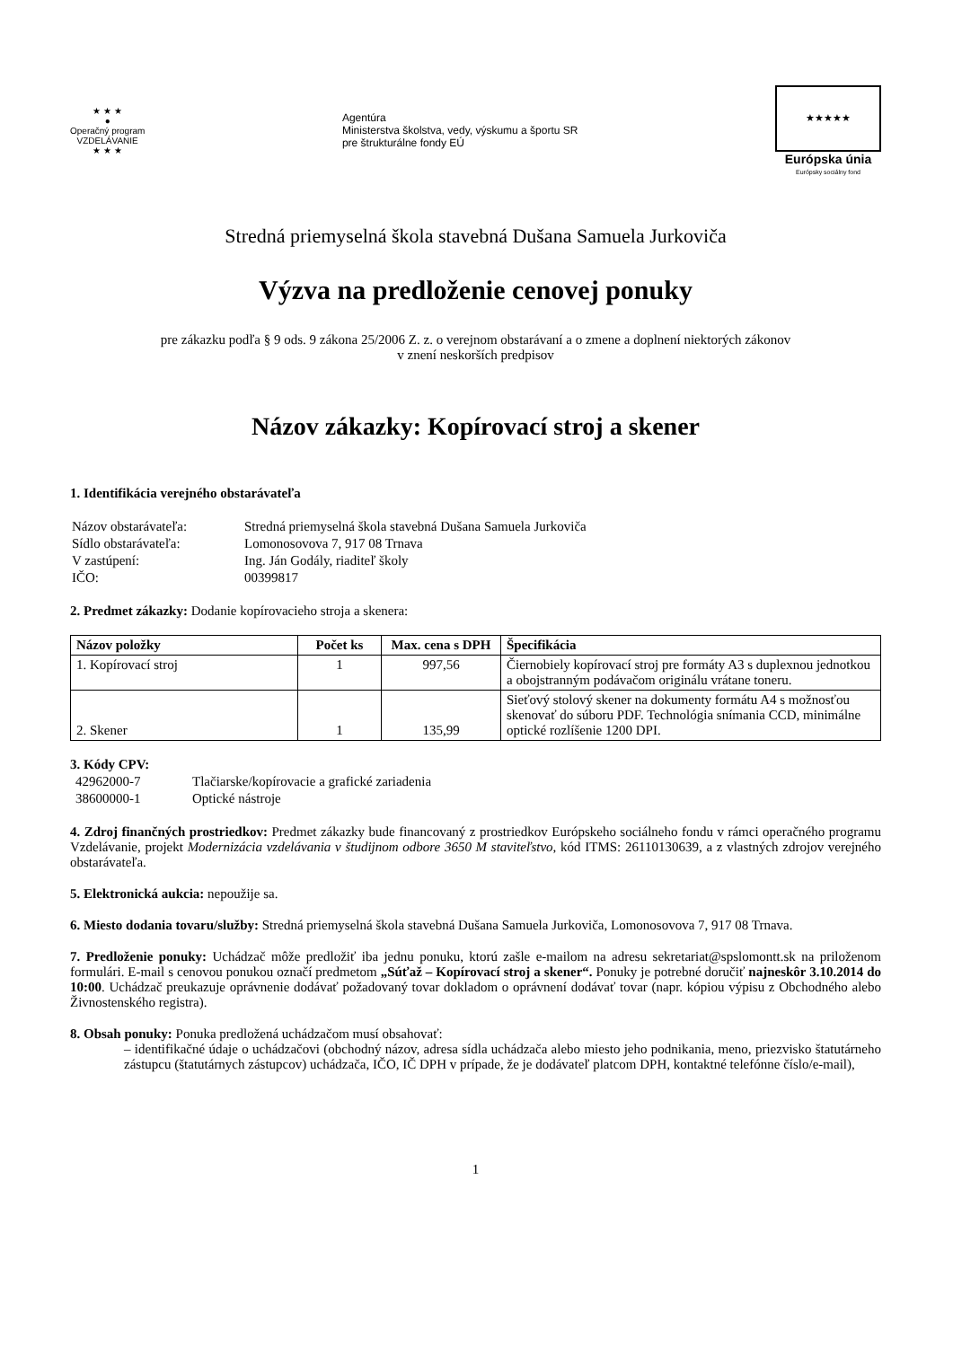★ ★ ★
●
Operačný program
VZDELÁVANIE
★ ★ ★
Agentúra
Ministerstva školstva, vedy, výskumu a športu SR
pre štrukturálne fondy EÚ
★★★★★
Európska únia
Európsky sociálny fond
Stredná priemyselná škola stavebná Dušana Samuela Jurkoviča
Výzva na predloženie cenovej ponuky
pre zákazku podľa § 9 ods. 9 zákona 25/2006 Z. z. o verejnom obstarávaní a o zmene a doplnení niektorých zákonov
v znení neskorších predpisov
Názov zákazky: Kopírovací stroj a skener
1. Identifikácia verejného obstarávateľa
| Názov obstarávateľa: | Stredná priemyselná škola stavebná Dušana Samuela Jurkoviča |
| Sídlo obstarávateľa: | Lomonosovova 7, 917 08 Trnava |
| V zastúpení: | Ing. Ján Godály, riaditeľ školy |
| IČO: | 00399817 |
2. Predmet zákazky: Dodanie kopírovacieho stroja a skenera:
| Názov položky | Počet ks | Max. cena s DPH | Špecifikácia |
| --- | --- | --- | --- |
| 1. Kopírovací stroj | 1 | 997,56 | Čiernobiely kopírovací stroj pre formáty A3 s duplexnou jednotkou a obojstranným podávačom originálu vrátane toneru. |
| 2. Skener | 1 | 135,99 | Sieťový stolový skener na dokumenty formátu A4 s možnosťou skenovať do súboru PDF. Technológia snímania CCD, minimálne optické rozlíšenie 1200 DPI. |
3. Kódy CPV:
| 42962000-7 | Tlačiarske/kopírovacie a grafické zariadenia |
| 38600000-1 | Optické nástroje |
4. Zdroj finančných prostriedkov: Predmet zákazky bude financovaný z prostriedkov Európskeho sociálneho fondu v rámci operačného programu Vzdelávanie, projekt Modernizácia vzdelávania v študijnom odbore 3650 M staviteľstvo, kód ITMS: 26110130639, a z vlastných zdrojov verejného obstarávateľa.
5. Elektronická aukcia: nepoužije sa.
6. Miesto dodania tovaru/služby: Stredná priemyselná škola stavebná Dušana Samuela Jurkoviča, Lomonosovova 7, 917 08 Trnava.
7. Predloženie ponuky: Uchádzač môže predložiť iba jednu ponuku, ktorú zašle e-mailom na adresu sekretariat@spslomontt.sk na priloženom formulári. E-mail s cenovou ponukou označí predmetom „Súťaž – Kopírovací stroj a skener“. Ponuky je potrebné doručiť najneskôr 3.10.2014 do 10:00. Uchádzač preukazuje oprávnenie dodávať požadovaný tovar dokladom o oprávnení dodávať tovar (napr. kópiou výpisu z Obchodného alebo Živnostenského registra).
8. Obsah ponuky: Ponuka predložená uchádzačom musí obsahovať:
– identifikačné údaje o uchádzačovi (obchodný názov, adresa sídla uchádzača alebo miesto jeho podnikania, meno, priezvisko štatutárneho zástupcu (štatutárnych zástupcov) uchádzača, IČO, IČ DPH v prípade, že je dodávateľ platcom DPH, kontaktné telefónne číslo/e-mail),
1